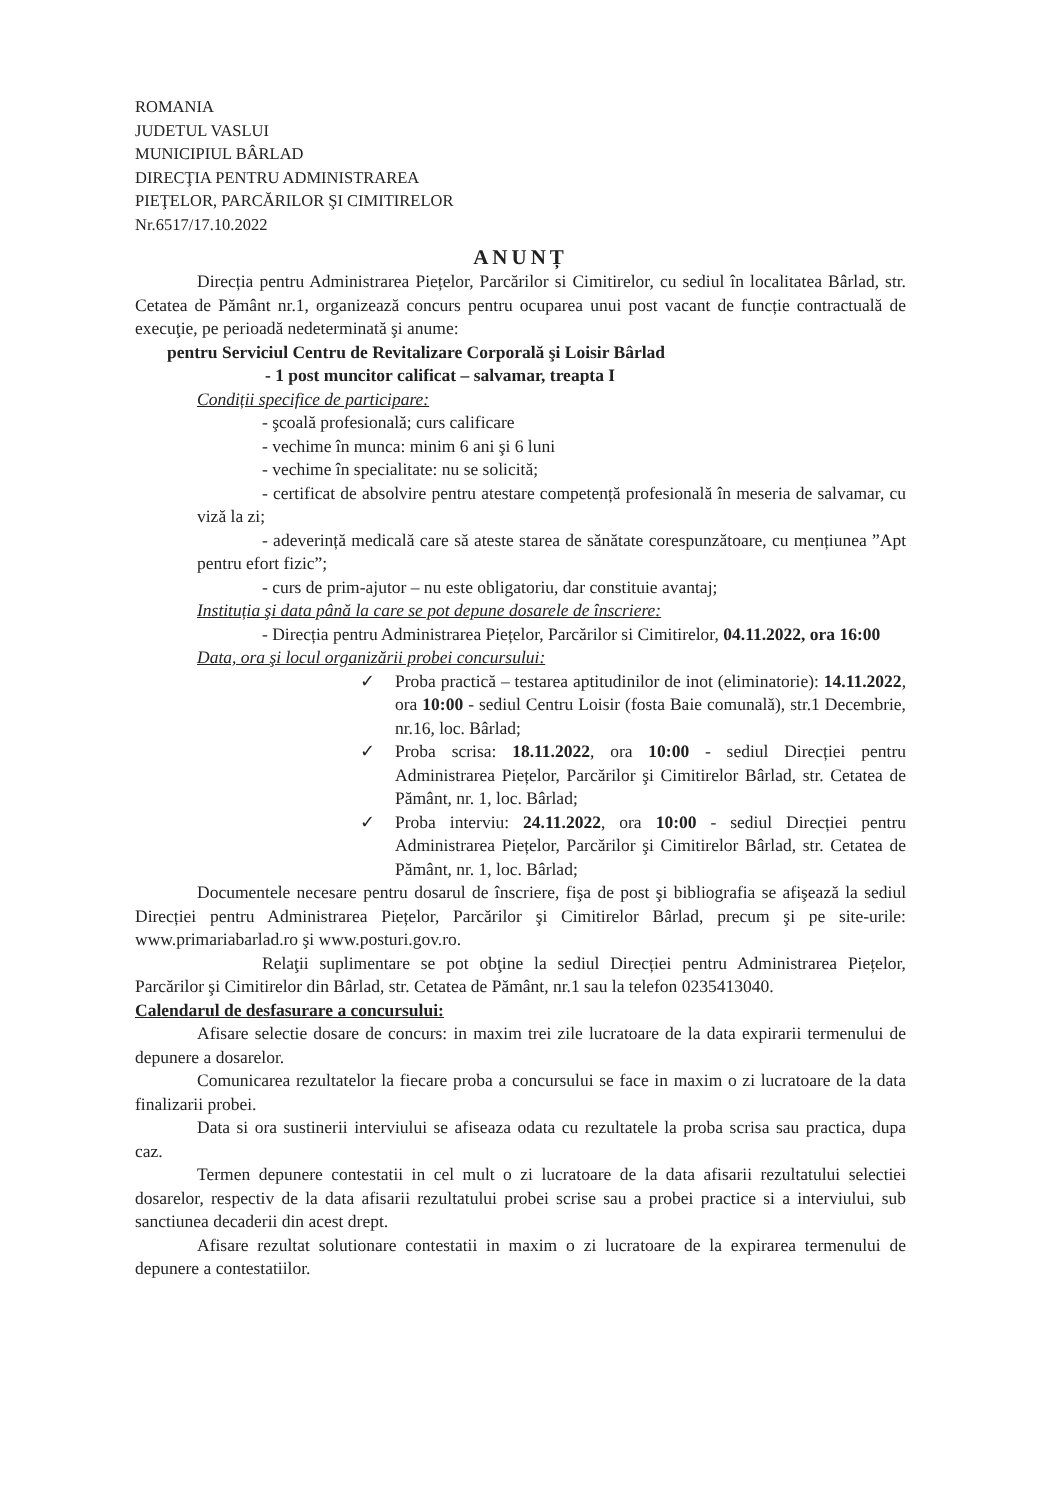ROMANIA
JUDETUL VASLUI
MUNICIPIUL BÂRLAD
DIRECŢIA PENTRU ADMINISTRAREA
PIEŢELOR, PARCĂRILOR ŞI CIMITIRELOR
Nr.6517/17.10.2022
ANUNȚ
Direcția pentru Administrarea Piețelor, Parcărilor si Cimitirelor, cu sediul în localitatea Bârlad, str. Cetatea de Pământ nr.1, organizează concurs pentru ocuparea unui post vacant de funcție contractuală de execuţie, pe perioadă nedeterminată şi anume:
pentru Serviciul Centru de Revitalizare Corporală şi Loisir Bârlad
- 1 post muncitor calificat – salvamar, treapta I
Condiții specifice de participare:
- şcoală profesională; curs calificare
- vechime în munca: minim 6 ani şi 6 luni
- vechime în specialitate: nu se solicită;
- certificat de absolvire pentru atestare competență profesională în meseria de salvamar, cu viză la zi;
- adeverință medicală care să ateste starea de sănătate corespunzătoare, cu mențiunea ”Apt pentru efort fizic”;
- curs de prim-ajutor – nu este obligatoriu, dar constituie avantaj;
Instituția şi data până la care se pot depune dosarele de înscriere:
- Direcția pentru Administrarea Piețelor, Parcărilor si Cimitirelor, 04.11.2022, ora 16:00
Data, ora şi locul organizării probei concursului:
✓ Proba practică – testarea aptitudinilor de inot (eliminatorie): 14.11.2022, ora 10:00 - sediul Centru Loisir (fosta Baie comunală), str.1 Decembrie, nr.16, loc. Bârlad;
✓ Proba scrisa: 18.11.2022, ora 10:00 - sediul Direcției pentru Administrarea Piețelor, Parcărilor şi Cimitirelor Bârlad, str. Cetatea de Pământ, nr. 1, loc. Bârlad;
✓ Proba interviu: 24.11.2022, ora 10:00 - sediul Direcției pentru Administrarea Piețelor, Parcărilor şi Cimitirelor Bârlad, str. Cetatea de Pământ, nr. 1, loc. Bârlad;
Documentele necesare pentru dosarul de înscriere, fişa de post şi bibliografia se afişează la sediul Direcției pentru Administrarea Piețelor, Parcărilor şi Cimitirelor Bârlad, precum şi pe site-urile: www.primariabarlad.ro şi www.posturi.gov.ro.
Relaţii suplimentare se pot obţine la sediul Direcției pentru Administrarea Piețelor, Parcărilor şi Cimitirelor din Bârlad, str. Cetatea de Pământ, nr.1 sau la telefon 0235413040.
Calendarul de desfasurare a concursului:
Afisare selectie dosare de concurs: in maxim trei zile lucratoare de la data expirarii termenului de depunere a dosarelor.
Comunicarea rezultatelor la fiecare proba a concursului se face in maxim o zi lucratoare de la data finalizarii probei.
Data si ora sustinerii interviului se afiseaza odata cu rezultatele la proba scrisa sau practica, dupa caz.
Termen depunere contestatii in cel mult o zi lucratoare de la data afisarii rezultatului selectiei dosarelor, respectiv de la data afisarii rezultatului probei scrise sau a probei practice si a interviului, sub sanctiunea decaderii din acest drept.
Afisare rezultat solutionare contestatii in maxim o zi lucratoare de la expirarea termenului de depunere a contestatiilor.